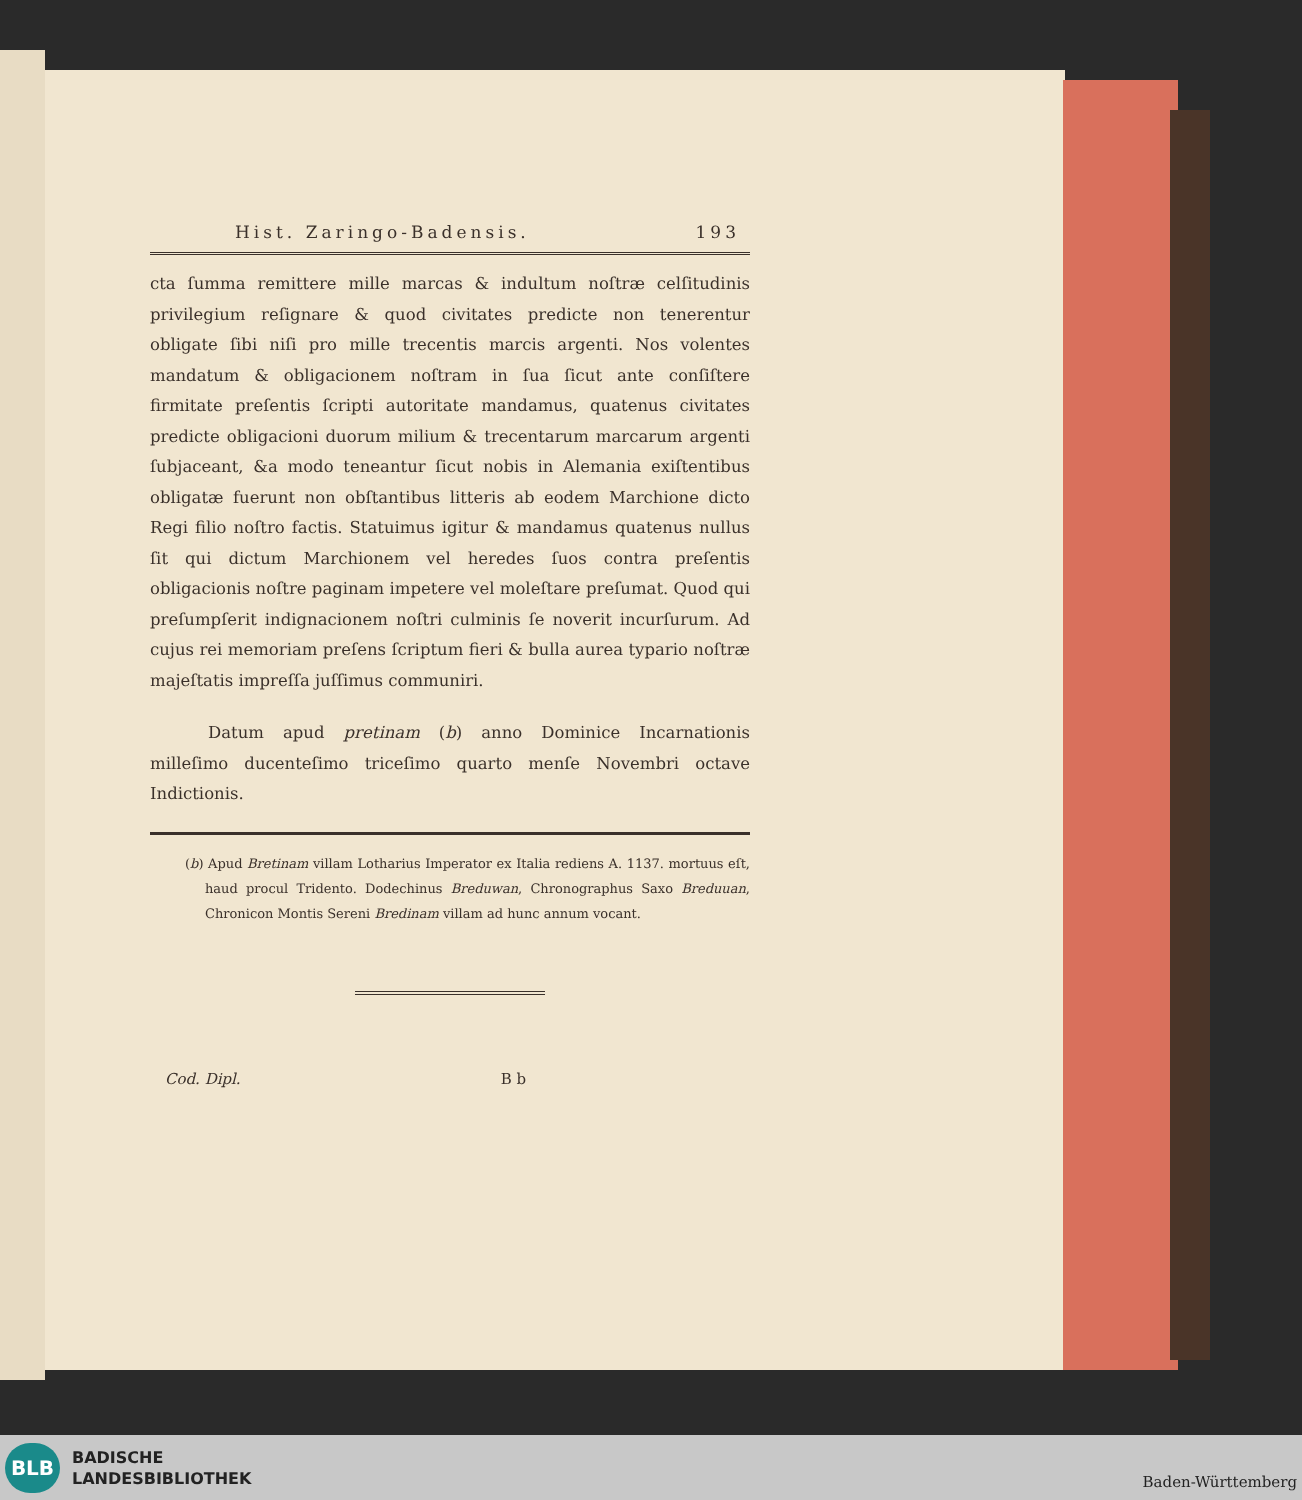Hist. Zaringo-Badensis. 193
cta ſumma remittere mille marcas & indultum noſtræ celſitudinis privilegium reſignare & quod civitates predicte non tenerentur obligate ſibi niſi pro mille trecentis marcis argenti. Nos volentes mandatum & obligacionem noſtram in ſua ſicut ante conſiſtere firmitate preſentis ſcripti autoritate mandamus, quatenus civitates predicte obligacioni duorum milium & trecentarum marcarum argenti ſubjaceant, &a modo teneantur ſicut nobis in Alemania exiſtentibus obligatæ fuerunt non obſtantibus litteris ab eodem Marchione dicto Regi filio noſtro factis. Statuimus igitur & mandamus quatenus nullus ſit qui dictum Marchionem vel heredes ſuos contra preſentis obligacionis noſtre paginam impetere vel moleſtare preſumat. Quod qui preſumpſerit indignacionem noſtri culminis ſe noverit incurſurum. Ad cujus rei memoriam preſens ſcriptum fieri & bulla aurea typario noſtræ majeſtatis impreſſa juſſimus communiri.
Datum apud pretinam (b) anno Dominice Incarnationis milleſimo ducenteſimo triceſimo quarto menſe Novembri octave Indictionis.
(b) Apud Bretinam villam Lotharius Imperator ex Italia rediens A. 1137. mortuus eſt, haud procul Tridento. Dodechinus Breduwan, Chronographus Saxo Breduuan, Chronicon Montis Sereni Bredinam villam ad hunc annum vocant.
Cod. Dipl. B b
BLB
BADISCHE
LANDESBIBLIOTHEK
Baden-Württemberg